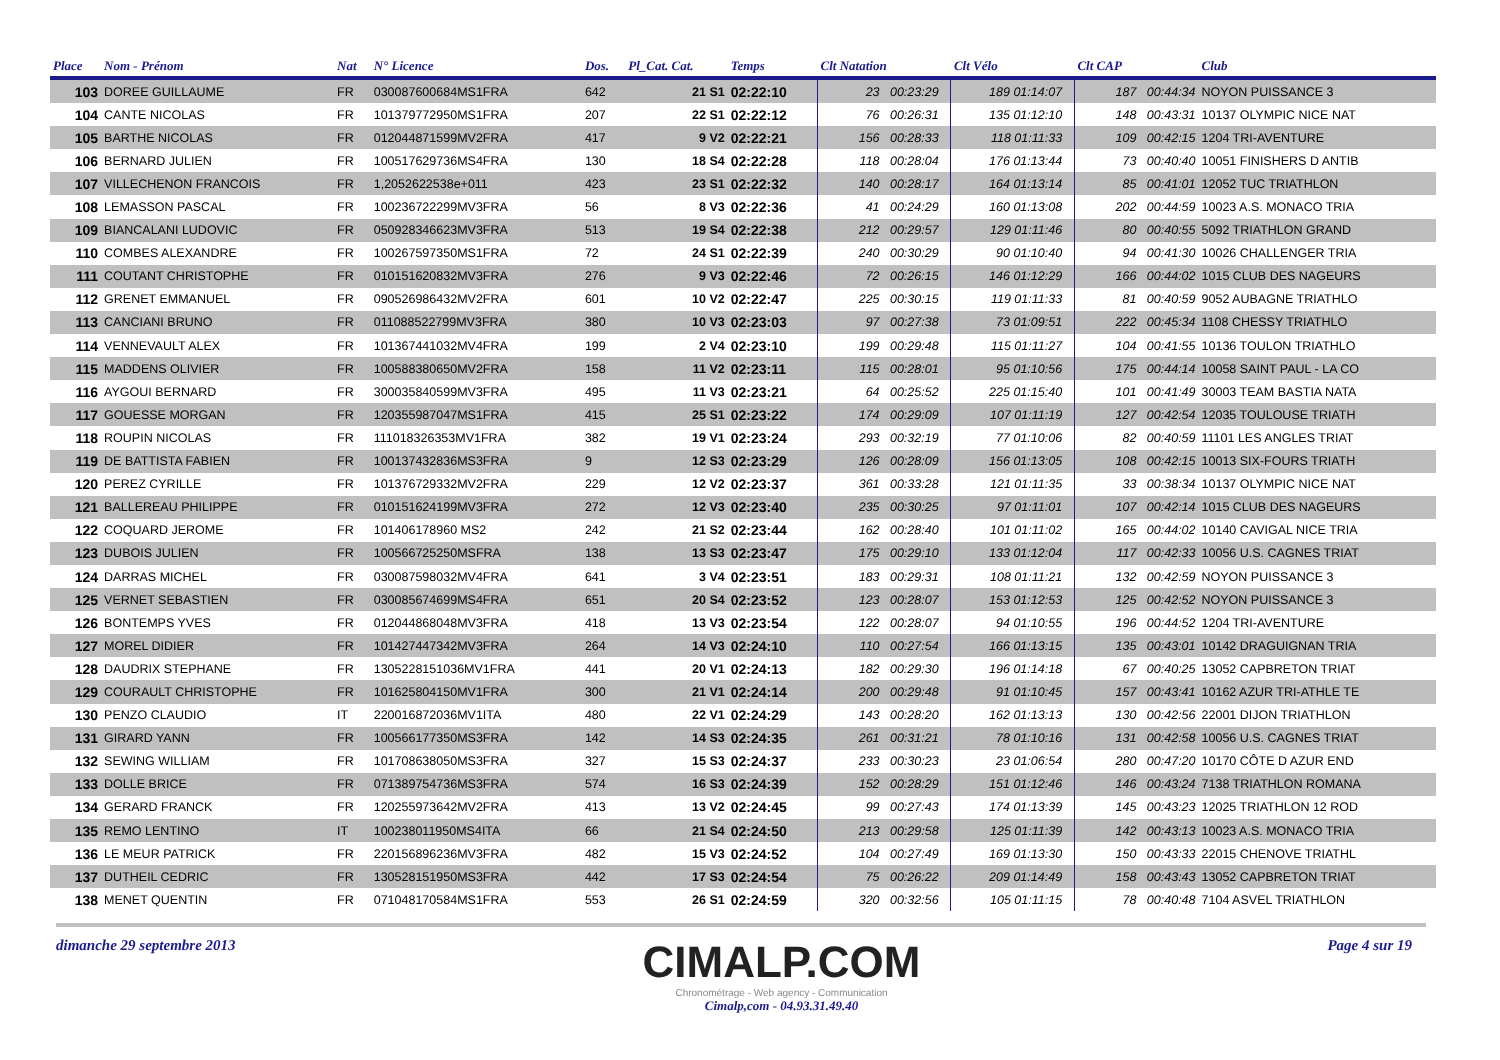| Place | Nom - Prénom | Nat | N° Licence | Dos. | Pl_Cat. Cat. | Temps | Clt Natation | | Clt Vélo | | Clt CAP | Club |
| --- | --- | --- | --- | --- | --- | --- | --- | --- | --- | --- | --- | --- |
| 103 | DOREE GUILLAUME | FR | 030087600684MS1FRA | 642 | 21 S1 | 02:22:10 | 23 00:23:29 | | 189 01:14:07 | | 187 00:44:34 | NOYON PUISSANCE 3 |
| 104 | CANTE NICOLAS | FR | 101379772950MS1FRA | 207 | 22 S1 | 02:22:12 | 76 00:26:31 | | 135 01:12:10 | | 148 00:43:31 | 10137 OLYMPIC NICE NAT |
| 105 | BARTHE NICOLAS | FR | 012044871599MV2FRA | 417 | 9 V2 | 02:22:21 | 156 00:28:33 | | 118 01:11:33 | | 109 00:42:15 | 1204 TRI-AVENTURE |
| 106 | BERNARD JULIEN | FR | 100517629736MS4FRA | 130 | 18 S4 | 02:22:28 | 118 00:28:04 | | 176 01:13:44 | | 73 00:40:40 | 10051 FINISHERS D ANTIB |
| 107 | VILLECHENON FRANCOIS | FR | 1,2052622538e+011 | 423 | 23 S1 | 02:22:32 | 140 00:28:17 | | 164 01:13:14 | | 85 00:41:01 | 12052 TUC TRIATHLON |
| 108 | LEMASSON PASCAL | FR | 100236722299MV3FRA | 56 | 8 V3 | 02:22:36 | 41 00:24:29 | | 160 01:13:08 | | 202 00:44:59 | 10023 A.S. MONACO TRIA |
| 109 | BIANCALANI LUDOVIC | FR | 050928346623MV3FRA | 513 | 19 S4 | 02:22:38 | 212 00:29:57 | | 129 01:11:46 | | 80 00:40:55 | 5092 TRIATHLON GRAND |
| 110 | COMBES ALEXANDRE | FR | 100267597350MS1FRA | 72 | 24 S1 | 02:22:39 | 240 00:30:29 | | 90 01:10:40 | | 94 00:41:30 | 10026 CHALLENGER TRIA |
| 111 | COUTANT CHRISTOPHE | FR | 010151620832MV3FRA | 276 | 9 V3 | 02:22:46 | 72 00:26:15 | | 146 01:12:29 | | 166 00:44:02 | 1015 CLUB DES NAGEURS |
| 112 | GRENET EMMANUEL | FR | 090526986432MV2FRA | 601 | 10 V2 | 02:22:47 | 225 00:30:15 | | 119 01:11:33 | | 81 00:40:59 | 9052 AUBAGNE TRIATHLO |
| 113 | CANCIANI BRUNO | FR | 011088522799MV3FRA | 380 | 10 V3 | 02:23:03 | 97 00:27:38 | | 73 01:09:51 | | 222 00:45:34 | 1108 CHESSY TRIATHLO |
| 114 | VENNEVAULT ALEX | FR | 101367441032MV4FRA | 199 | 2 V4 | 02:23:10 | 199 00:29:48 | | 115 01:11:27 | | 104 00:41:55 | 10136 TOULON TRIATHLO |
| 115 | MADDENS OLIVIER | FR | 100588380650MV2FRA | 158 | 11 V2 | 02:23:11 | 115 00:28:01 | | 95 01:10:56 | | 175 00:44:14 | 10058 SAINT PAUL - LA CO |
| 116 | AYGOUI BERNARD | FR | 300035840599MV3FRA | 495 | 11 V3 | 02:23:21 | 64 00:25:52 | | 225 01:15:40 | | 101 00:41:49 | 30003 TEAM BASTIA NATA |
| 117 | GOUESSE MORGAN | FR | 120355987047MS1FRA | 415 | 25 S1 | 02:23:22 | 174 00:29:09 | | 107 01:11:19 | | 127 00:42:54 | 12035 TOULOUSE TRIATH |
| 118 | ROUPIN NICOLAS | FR | 111018326353MV1FRA | 382 | 19 V1 | 02:23:24 | 293 00:32:19 | | 77 01:10:06 | | 82 00:40:59 | 11101 LES ANGLES TRIAT |
| 119 | DE BATTISTA FABIEN | FR | 100137432836MS3FRA | 9 | 12 S3 | 02:23:29 | 126 00:28:09 | | 156 01:13:05 | | 108 00:42:15 | 10013 SIX-FOURS TRIATH |
| 120 | PEREZ CYRILLE | FR | 101376729332MV2FRA | 229 | 12 V2 | 02:23:37 | 361 00:33:28 | | 121 01:11:35 | | 33 00:38:34 | 10137 OLYMPIC NICE NAT |
| 121 | BALLEREAU PHILIPPE | FR | 010151624199MV3FRA | 272 | 12 V3 | 02:23:40 | 235 00:30:25 | | 97 01:11:01 | | 107 00:42:14 | 1015 CLUB DES NAGEURS |
| 122 | COQUARD JEROME | FR | 101406178960 MS2 | 242 | 21 S2 | 02:23:44 | 162 00:28:40 | | 101 01:11:02 | | 165 00:44:02 | 10140 CAVIGAL NICE TRIA |
| 123 | DUBOIS JULIEN | FR | 100566725250MSFRA | 138 | 13 S3 | 02:23:47 | 175 00:29:10 | | 133 01:12:04 | | 117 00:42:33 | 10056 U.S. CAGNES TRIAT |
| 124 | DARRAS MICHEL | FR | 030087598032MV4FRA | 641 | 3 V4 | 02:23:51 | 183 00:29:31 | | 108 01:11:21 | | 132 00:42:59 | NOYON PUISSANCE 3 |
| 125 | VERNET SEBASTIEN | FR | 030085674699MS4FRA | 651 | 20 S4 | 02:23:52 | 123 00:28:07 | | 153 01:12:53 | | 125 00:42:52 | NOYON PUISSANCE 3 |
| 126 | BONTEMPS YVES | FR | 012044868048MV3FRA | 418 | 13 V3 | 02:23:54 | 122 00:28:07 | | 94 01:10:55 | | 196 00:44:52 | 1204 TRI-AVENTURE |
| 127 | MOREL DIDIER | FR | 101427447342MV3FRA | 264 | 14 V3 | 02:24:10 | 110 00:27:54 | | 166 01:13:15 | | 135 00:43:01 | 10142 DRAGUIGNAN TRIA |
| 128 | DAUDRIX STEPHANE | FR | 1305228151036MV1FRA | 441 | 20 V1 | 02:24:13 | 182 00:29:30 | | 196 01:14:18 | | 67 00:40:25 | 13052 CAPBRETON TRIAT |
| 129 | COURAULT CHRISTOPHE | FR | 101625804150MV1FRA | 300 | 21 V1 | 02:24:14 | 200 00:29:48 | | 91 01:10:45 | | 157 00:43:41 | 10162 AZUR TRI-ATHLE TE |
| 130 | PENZO CLAUDIO | IT | 220016872036MV1ITA | 480 | 22 V1 | 02:24:29 | 143 00:28:20 | | 162 01:13:13 | | 130 00:42:56 | 22001 DIJON TRIATHLON |
| 131 | GIRARD YANN | FR | 100566177350MS3FRA | 142 | 14 S3 | 02:24:35 | 261 00:31:21 | | 78 01:10:16 | | 131 00:42:58 | 10056 U.S. CAGNES TRIAT |
| 132 | SEWING WILLIAM | FR | 101708638050MS3FRA | 327 | 15 S3 | 02:24:37 | 233 00:30:23 | | 23 01:06:54 | | 280 00:47:20 | 10170 CÔTE D AZUR END |
| 133 | DOLLE BRICE | FR | 071389754736MS3FRA | 574 | 16 S3 | 02:24:39 | 152 00:28:29 | | 151 01:12:46 | | 146 00:43:24 | 7138 TRIATHLON ROMANA |
| 134 | GERARD FRANCK | FR | 120255973642MV2FRA | 413 | 13 V2 | 02:24:45 | 99 00:27:43 | | 174 01:13:39 | | 145 00:43:23 | 12025 TRIATHLON 12 ROD |
| 135 | REMO LENTINO | IT | 100238011950MS4ITA | 66 | 21 S4 | 02:24:50 | 213 00:29:58 | | 125 01:11:39 | | 142 00:43:13 | 10023 A.S. MONACO TRIA |
| 136 | LE MEUR PATRICK | FR | 220156896236MV3FRA | 482 | 15 V3 | 02:24:52 | 104 00:27:49 | | 169 01:13:30 | | 150 00:43:33 | 22015 CHENOVE TRIATHL |
| 137 | DUTHEIL CEDRIC | FR | 130528151950MS3FRA | 442 | 17 S3 | 02:24:54 | 75 00:26:22 | | 209 01:14:49 | | 158 00:43:43 | 13052 CAPBRETON TRIAT |
| 138 | MENET QUENTIN | FR | 071048170584MS1FRA | 553 | 26 S1 | 02:24:59 | 320 00:32:56 | | 105 01:11:15 | | 78 00:40:48 | 7104 ASVEL TRIATHLON |
dimanche 29 septembre 2013
CIMALP.COM
Chronométrage - Web agency - Communication
Cimalp,com - 04.93.31.49.40
Page 4 sur 19